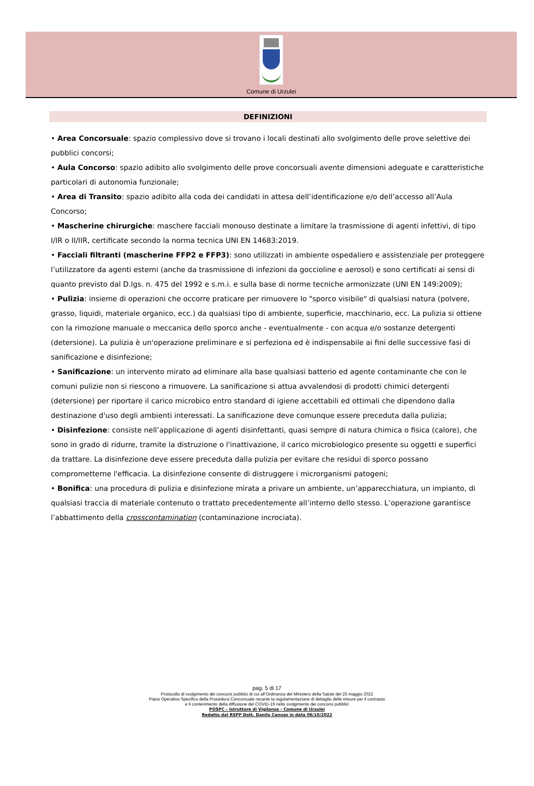Comune di Urzulei
DEFINIZIONI
• Area Concorsuale: spazio complessivo dove si trovano i locali destinati allo svolgimento delle prove selettive dei pubblici concorsi;
• Aula Concorso: spazio adibito allo svolgimento delle prove concorsuali avente dimensioni adeguate e caratteristiche particolari di autonomia funzionale;
• Area di Transito: spazio adibito alla coda dei candidati in attesa dell’identificazione e/o dell’accesso all’Aula Concorso;
• Mascherine chirurgiche: maschere facciali monouso destinate a limitare la trasmissione di agenti infettivi, di tipo I/IR o II/IIR, certificate secondo la norma tecnica UNI EN 14683:2019.
• Facciali filtranti (mascherine FFP2 e FFP3): sono utilizzati in ambiente ospedaliero e assistenziale per proteggere l’utilizzatore da agenti esterni (anche da trasmissione di infezioni da goccioline e aerosol) e sono certificati ai sensi di quanto previsto dal D.lgs. n. 475 del 1992 e s.m.i. e sulla base di norme tecniche armonizzate (UNI EN 149:2009);
• Pulizia: insieme di operazioni che occorre praticare per rimuovere lo "sporco visibile" di qualsiasi natura (polvere, grasso, liquidi, materiale organico, ecc.) da qualsiasi tipo di ambiente, superficie, macchinario, ecc. La pulizia si ottiene con la rimozione manuale o meccanica dello sporco anche - eventualmente - con acqua e/o sostanze detergenti (detersione). La pulizia è un'operazione preliminare e si perfeziona ed è indispensabile ai fini delle successive fasi di sanificazione e disinfezione;
• Sanificazione: un intervento mirato ad eliminare alla base qualsiasi batterio ed agente contaminante che con le comuni pulizie non si riescono a rimuovere. La sanificazione si attua avvalendosi di prodotti chimici detergenti (detersione) per riportare il carico microbico entro standard di igiene accettabili ed ottimali che dipendono dalla destinazione d'uso degli ambienti interessati. La sanificazione deve comunque essere preceduta dalla pulizia;
• Disinfezione: consiste nell’applicazione di agenti disinfettanti, quasi sempre di natura chimica o fisica (calore), che sono in grado di ridurre, tramite la distruzione o l'inattivazione, il carico microbiologico presente su oggetti e superfici da trattare. La disinfezione deve essere preceduta dalla pulizia per evitare che residui di sporco possano comprometterne l'efficacia. La disinfezione consente di distruggere i microrganismi patogeni;
• Bonifica: una procedura di pulizia e disinfezione mirata a privare un ambiente, un’apparecchiatura, un impianto, di qualsiasi traccia di materiale contenuto o trattato precedentemente all’interno dello stesso. L’operazione garantisce l’abbattimento della crosscontamination (contaminazione incrociata).
pag. 5 di 17
Protocollo di svolgimento dei concorsi pubblici di cui all’Ordinanza del Ministero della Salute del 25 maggio 2022
Piano Operativo Specifico della Procedura Concorsuale recante la regolamentazione di dettaglio delle misure per il contrasto
e il contenimento della diffusione del COVID-19 nello svolgimento dei concorsi pubblici
POSPC – Istruttore di Vigilanza - Comune di Urzulei
Redatto dal RSPP Dott. Danilo Cannas in data 06/10/2022